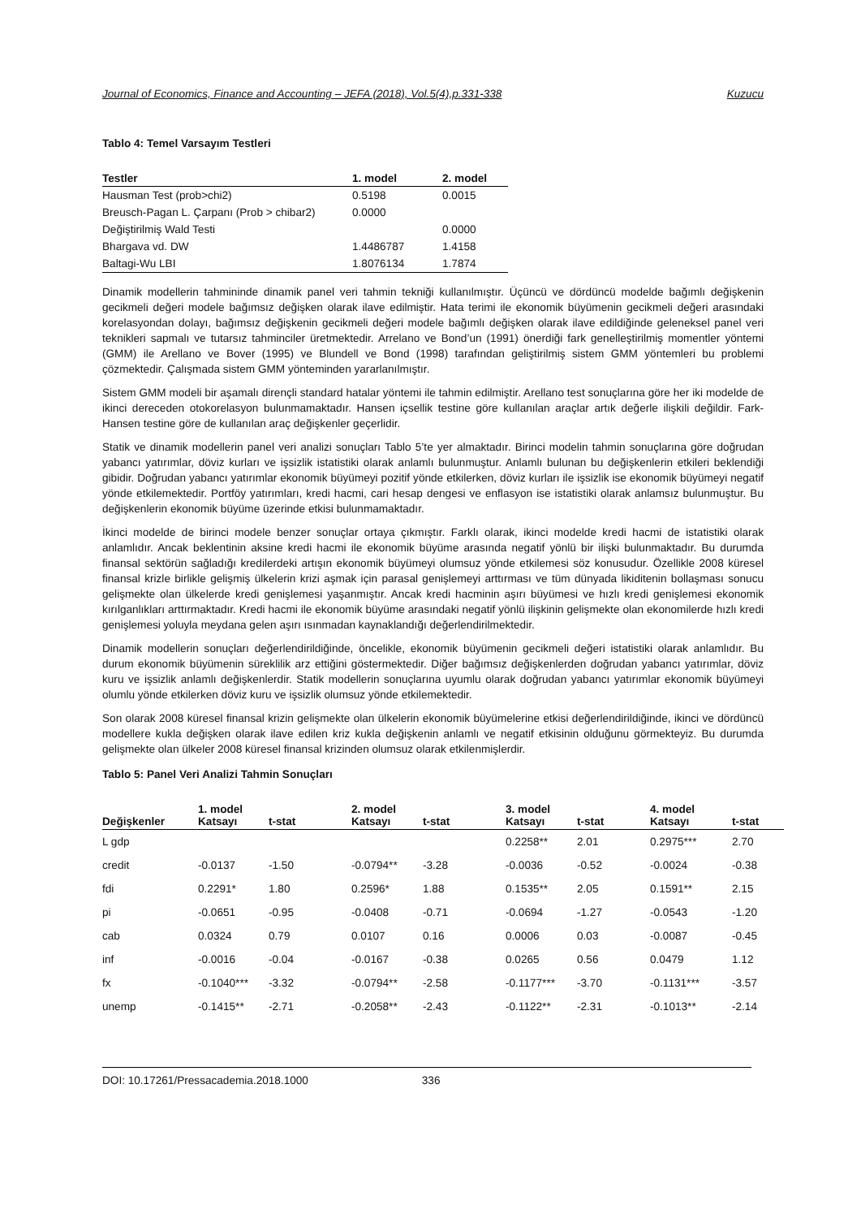Journal of Economics, Finance and Accounting – JEFA (2018), Vol.5(4),p.331-338 Kuzucu
Tablo 4: Temel Varsayım Testleri
| Testler | 1. model | 2. model |
| --- | --- | --- |
| Hausman Test (prob>chi2) | 0.5198 | 0.0015 |
| Breusch-Pagan L. Çarpanı (Prob > chibar2) | 0.0000 | |
| Değiştirilmiş Wald Testi | | 0.0000 |
| Bhargava vd. DW | 1.4486787 | 1.4158 |
| Baltagi-Wu LBI | 1.8076134 | 1.7874 |
Dinamik modellerin tahmininde dinamik panel veri tahmin tekniği kullanılmıştır. Üçüncü ve dördüncü modelde bağımlı değişkenin gecikmeli değeri modele bağımsız değişken olarak ilave edilmiştir. Hata terimi ile ekonomik büyümenin gecikmeli değeri arasındaki korelasyondan dolayı, bağımsız değişkenin gecikmeli değeri modele bağımlı değişken olarak ilave edildiğinde geleneksel panel veri teknikleri sapmalı ve tutarsız tahminciler üretmektedir. Arrelano ve Bond’un (1991) önerdiği fark genelleştirilmiş momentler yöntemi (GMM) ile Arellano ve Bover (1995) ve Blundell ve Bond (1998) tarafından geliştirilmiş sistem GMM yöntemleri bu problemi çözmektedir. Çalışmada sistem GMM yönteminden yararlanılmıştır.
Sistem GMM modeli bir aşamalı dirençli standard hatalar yöntemi ile tahmin edilmiştir. Arellano test sonuçlarına göre her iki modelde de ikinci dereceden otokorelasyon bulunmamaktadır. Hansen içsellik testine göre kullanılan araçlar artık değerle ilişkili değildir. Fark-Hansen testine göre de kullanılan araç değişkenler geçerlidir.
Statik ve dinamik modellerin panel veri analizi sonuçları Tablo 5’te yer almaktadır. Birinci modelin tahmin sonuçlarına göre doğrudan yabancı yatırımlar, döviz kurları ve işsizlik istatistiki olarak anlamlı bulunmuştur. Anlamlı bulunan bu değişkenlerin etkileri beklendiği gibidir. Doğrudan yabancı yatırımlar ekonomik büyümeyi pozitif yönde etkilerken, döviz kurları ile işsizlik ise ekonomik büyümeyi negatif yönde etkilemektedir. Portföy yatırımları, kredi hacmi, cari hesap dengesi ve enflasyon ise istatistiki olarak anlamsız bulunmuştur. Bu değişkenlerin ekonomik büyüme üzerinde etkisi bulunmamaktadır.
İkinci modelde de birinci modele benzer sonuçlar ortaya çıkmıştır. Farklı olarak, ikinci modelde kredi hacmi de istatistiki olarak anlamlıdır. Ancak beklentinin aksine kredi hacmi ile ekonomik büyüme arasında negatif yönlü bir ilişki bulunmaktadır. Bu durumda finansal sektörün sağladığı kredilerdeki artışın ekonomik büyümeyi olumsuz yönde etkilemesi söz konusudur. Özellikle 2008 küresel finansal krizle birlikle gelişmiş ülkelerin krizi aşmak için parasal genişlemeyi arttırması ve tüm dünyada likiditenin bollaşması sonucu gelişmekte olan ülkelerde kredi genişlemesi yaşanmıştır. Ancak kredi hacminin aşırı büyümesi ve hızlı kredi genişlemesi ekonomik kırılganlıkları arttırmaktadır. Kredi hacmi ile ekonomik büyüme arasındaki negatif yönlü ilişkinin gelişmekte olan ekonomilerde hızlı kredi genişlemesi yoluyla meydana gelen aşırı ısınmadan kaynaklandığı değerlendirilmektedir.
Dinamik modellerin sonuçları değerlendirildiğinde, öncelikle, ekonomik büyümenin gecikmeli değeri istatistiki olarak anlamlıdır. Bu durum ekonomik büyümenin süreklilik arz ettiğini göstermektedir. Diğer bağımsız değişkenlerden doğrudan yabancı yatırımlar, döviz kuru ve işsizlik anlamlı değişkenlerdir. Statik modellerin sonuçlarına uyumlu olarak doğrudan yabancı yatırımlar ekonomik büyümeyi olumlu yönde etkilerken döviz kuru ve işsizlik olumsuz yönde etkilemektedir.
Son olarak 2008 küresel finansal krizin gelişmekte olan ülkelerin ekonomik büyümelerine etkisi değerlendirildiğinde, ikinci ve dördüncü modellere kukla değişken olarak ilave edilen kriz kukla değişkenin anlamlı ve negatif etkisinin olduğunu görmekteyiz. Bu durumda gelişmekte olan ülkeler 2008 küresel finansal krizinden olumsuz olarak etkilenmişlerdir.
Tablo 5: Panel Veri Analizi Tahmin Sonuçları
| Değişkenler | 1. model Katsayı | t-stat | 2. model Katsayı | t-stat | 3. model Katsayı | t-stat | 4. model Katsayı | t-stat |
| --- | --- | --- | --- | --- | --- | --- | --- | --- |
| L gdp | | | | | 0.2258** | 2.01 | 0.2975*** | 2.70 |
| credit | -0.0137 | -1.50 | -0.0794** | -3.28 | -0.0036 | -0.52 | -0.0024 | -0.38 |
| fdi | 0.2291* | 1.80 | 0.2596* | 1.88 | 0.1535** | 2.05 | 0.1591** | 2.15 |
| pi | -0.0651 | -0.95 | -0.0408 | -0.71 | -0.0694 | -1.27 | -0.0543 | -1.20 |
| cab | 0.0324 | 0.79 | 0.0107 | 0.16 | 0.0006 | 0.03 | -0.0087 | -0.45 |
| inf | -0.0016 | -0.04 | -0.0167 | -0.38 | 0.0265 | 0.56 | 0.0479 | 1.12 |
| fx | -0.1040*** | -3.32 | -0.0794** | -2.58 | -0.1177*** | -3.70 | -0.1131*** | -3.57 |
| unemp | -0.1415** | -2.71 | -0.2058** | -2.43 | -0.1122** | -2.31 | -0.1013** | -2.14 |
DOI: 10.17261/Pressacademia.2018.1000 336